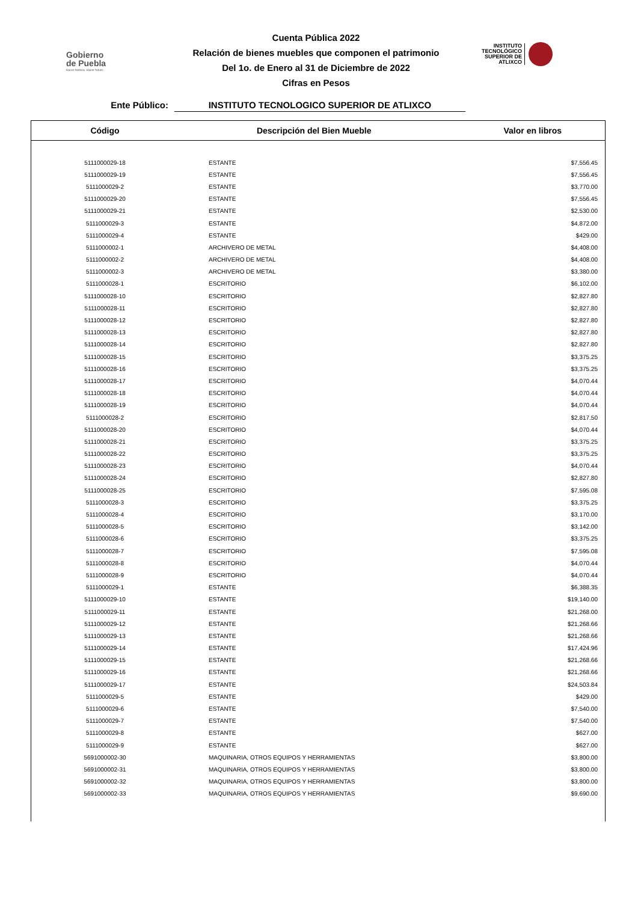Gobierno
de Puebla
Hacer historia. Hacer futuro.
Cuenta Pública 2022
Relación de bienes muebles que componen el patrimonio
Del 1o. de Enero al 31 de Diciembre de 2022
Cifras en Pesos
INSTITUTO
TECNOLÓGICO
SUPERIOR DE
ATLIXCO
Ente Público: INSTITUTO TECNOLOGICO SUPERIOR DE ATLIXCO
| Código | Descripción del Bien Mueble | Valor en libros |
| --- | --- | --- |
| 5111000029-18 | ESTANTE | $7,556.45 |
| 5111000029-19 | ESTANTE | $7,556.45 |
| 5111000029-2 | ESTANTE | $3,770.00 |
| 5111000029-20 | ESTANTE | $7,556.45 |
| 5111000029-21 | ESTANTE | $2,530.00 |
| 5111000029-3 | ESTANTE | $4,872.00 |
| 5111000029-4 | ESTANTE | $429.00 |
| 5111000002-1 | ARCHIVERO DE METAL | $4,408.00 |
| 5111000002-2 | ARCHIVERO DE METAL | $4,408.00 |
| 5111000002-3 | ARCHIVERO DE METAL | $3,380.00 |
| 5111000028-1 | ESCRITORIO | $6,102.00 |
| 5111000028-10 | ESCRITORIO | $2,827.80 |
| 5111000028-11 | ESCRITORIO | $2,827.80 |
| 5111000028-12 | ESCRITORIO | $2,827.80 |
| 5111000028-13 | ESCRITORIO | $2,827.80 |
| 5111000028-14 | ESCRITORIO | $2,827.80 |
| 5111000028-15 | ESCRITORIO | $3,375.25 |
| 5111000028-16 | ESCRITORIO | $3,375.25 |
| 5111000028-17 | ESCRITORIO | $4,070.44 |
| 5111000028-18 | ESCRITORIO | $4,070.44 |
| 5111000028-19 | ESCRITORIO | $4,070.44 |
| 5111000028-2 | ESCRITORIO | $2,817.50 |
| 5111000028-20 | ESCRITORIO | $4,070.44 |
| 5111000028-21 | ESCRITORIO | $3,375.25 |
| 5111000028-22 | ESCRITORIO | $3,375.25 |
| 5111000028-23 | ESCRITORIO | $4,070.44 |
| 5111000028-24 | ESCRITORIO | $2,827.80 |
| 5111000028-25 | ESCRITORIO | $7,595.08 |
| 5111000028-3 | ESCRITORIO | $3,375.25 |
| 5111000028-4 | ESCRITORIO | $3,170.00 |
| 5111000028-5 | ESCRITORIO | $3,142.00 |
| 5111000028-6 | ESCRITORIO | $3,375.25 |
| 5111000028-7 | ESCRITORIO | $7,595.08 |
| 5111000028-8 | ESCRITORIO | $4,070.44 |
| 5111000028-9 | ESCRITORIO | $4,070.44 |
| 5111000029-1 | ESTANTE | $6,388.35 |
| 5111000029-10 | ESTANTE | $19,140.00 |
| 5111000029-11 | ESTANTE | $21,268.00 |
| 5111000029-12 | ESTANTE | $21,268.66 |
| 5111000029-13 | ESTANTE | $21,268.66 |
| 5111000029-14 | ESTANTE | $17,424.96 |
| 5111000029-15 | ESTANTE | $21,268.66 |
| 5111000029-16 | ESTANTE | $21,268.66 |
| 5111000029-17 | ESTANTE | $24,503.84 |
| 5111000029-5 | ESTANTE | $429.00 |
| 5111000029-6 | ESTANTE | $7,540.00 |
| 5111000029-7 | ESTANTE | $7,540.00 |
| 5111000029-8 | ESTANTE | $627.00 |
| 5111000029-9 | ESTANTE | $627.00 |
| 5691000002-30 | MAQUINARIA, OTROS EQUIPOS Y HERRAMIENTAS | $3,800.00 |
| 5691000002-31 | MAQUINARIA, OTROS EQUIPOS Y HERRAMIENTAS | $3,800.00 |
| 5691000002-32 | MAQUINARIA, OTROS EQUIPOS Y HERRAMIENTAS | $3,800.00 |
| 5691000002-33 | MAQUINARIA, OTROS EQUIPOS Y HERRAMIENTAS | $9,690.00 |